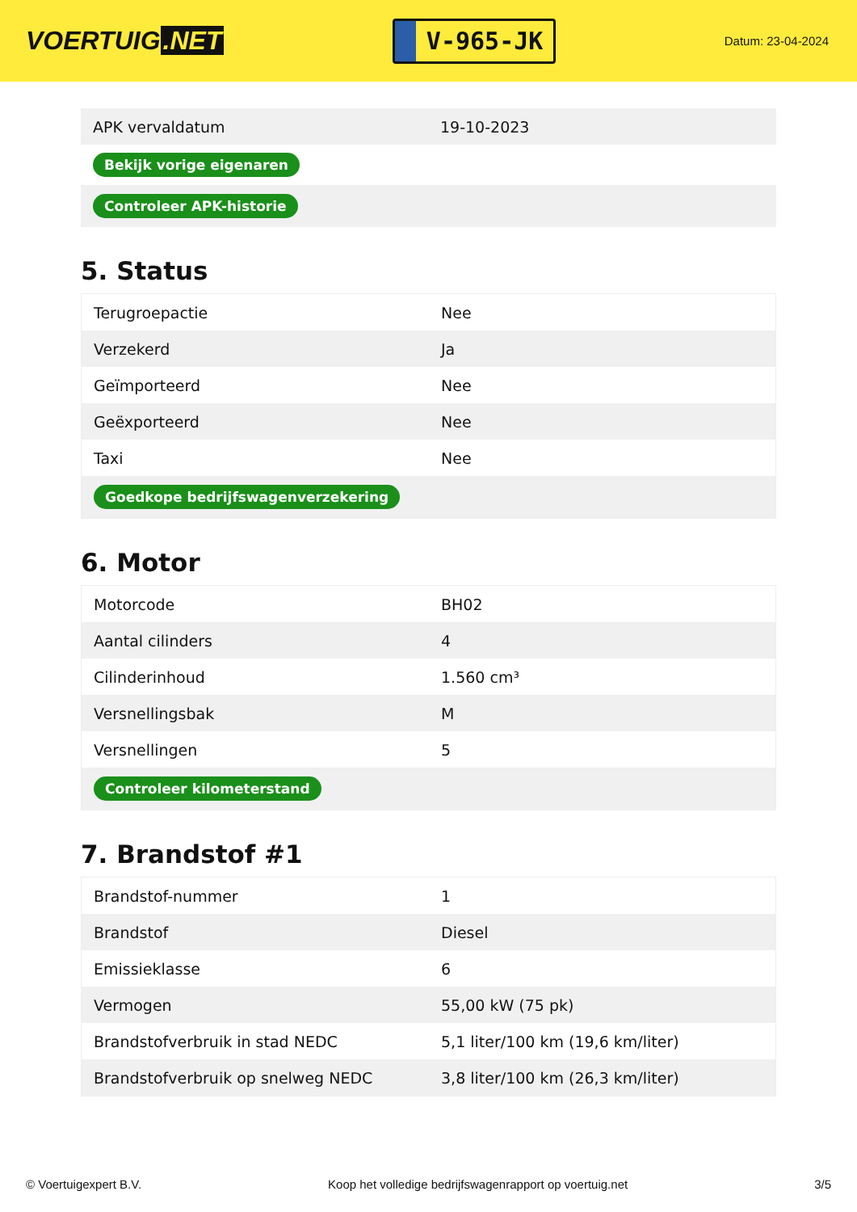VOERTUIG.NET
V-965-JK
Datum: 23-04-2024
| APK vervaldatum | 19-10-2023 |
| Bekijk vorige eigenaren | |
| Controleer APK-historie | |
5. Status
| Terugroepactie | Nee |
| Verzekerd | Ja |
| Geïmporteerd | Nee |
| Geëxporteerd | Nee |
| Taxi | Nee |
| Goedkope bedrijfswagenverzekering | |
6. Motor
| Motorcode | BH02 |
| Aantal cilinders | 4 |
| Cilinderinhoud | 1.560 cm³ |
| Versnellingsbak | M |
| Versnellingen | 5 |
| Controleer kilometerstand | |
7. Brandstof #1
| Brandstof-nummer | 1 |
| Brandstof | Diesel |
| Emissieklasse | 6 |
| Vermogen | 55,00 kW (75 pk) |
| Brandstofverbruik in stad NEDC | 5,1 liter/100 km (19,6 km/liter) |
| Brandstofverbruik op snelweg NEDC | 3,8 liter/100 km (26,3 km/liter) |
© Voertuigexpert B.V. Koop het volledige bedrijfswagenrapport op voertuig.net 3/5